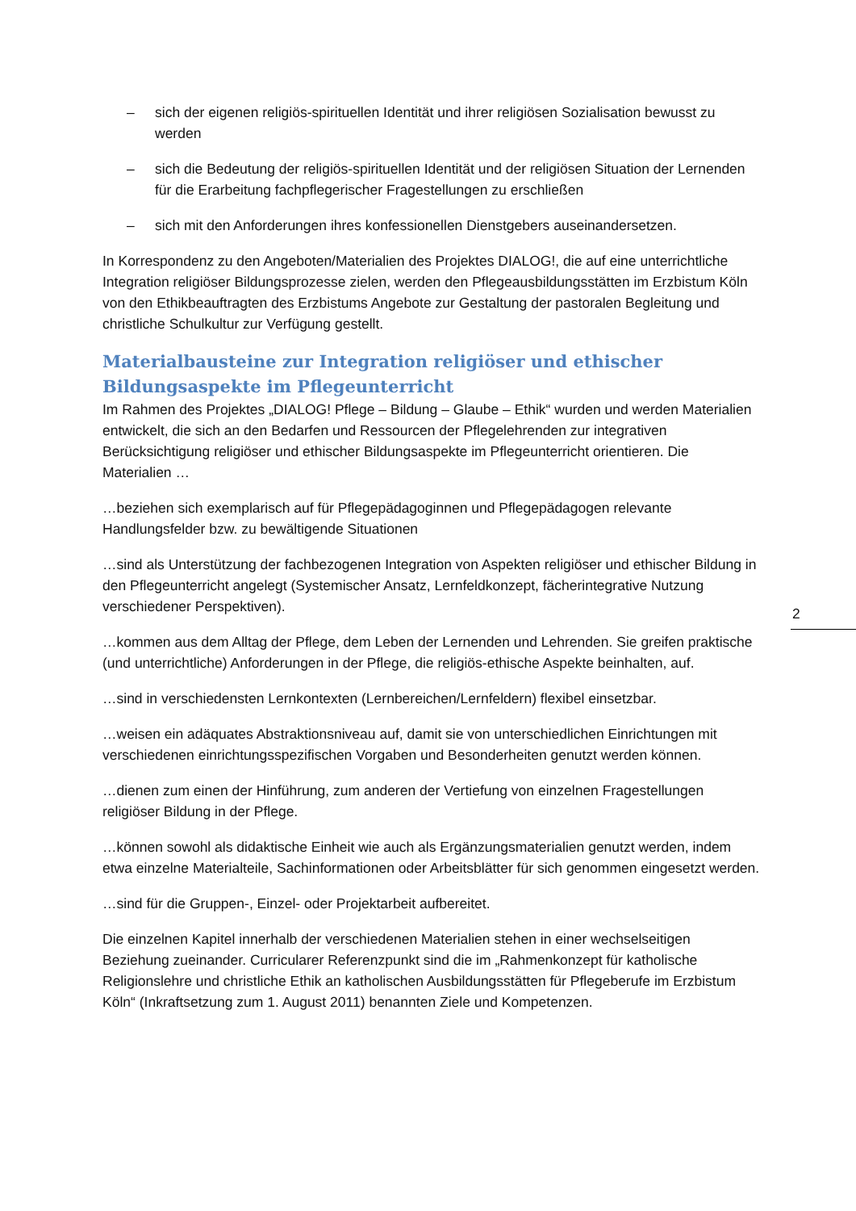– sich der eigenen religiös-spirituellen Identität und ihrer religiösen Sozialisation be­wusst zu werden
– sich die Bedeutung der religiös-spirituellen Identität und der religiösen Situation der Lernenden für die Erarbeitung fachpflegerischer Fragestellungen zu erschließen
– sich mit den Anforderungen ihres konfessionellen Dienstgebers auseinandersetzen.
In Korrespondenz zu den Angeboten/Materialien des Projektes DIALOG!, die auf eine unter­richtliche Integration religiöser Bildungsprozesse zielen, werden den Pflegeausbildungsstät­ten im Erzbistum Köln von den Ethikbeauftragten des Erzbistums Angebote zur Gestaltung der pastoralen Begleitung und christliche Schulkultur zur Verfügung gestellt.
Materialbausteine zur Integration religiöser und ethischer Bildungsaspekte im Pflegeunterricht
Im Rahmen des Projektes „DIALOG! Pflege – Bildung – Glaube – Ethik“ wurden und werden Materialien entwickelt, die sich an den Bedarfen und Ressourcen der Pflegelehrenden zur integrativen Berücksichtigung religiöser und ethischer Bildungsaspekte im Pflegeunterricht orientieren. Die Materialien …
…beziehen sich exemplarisch auf für Pflegepädagoginnen und Pflegepädagogen relevante Handlungsfelder bzw. zu bewältigende Situationen
…sind als Unterstützung der fachbezogenen Integration von Aspekten religiöser und ethi­scher Bildung in den Pflegeunterricht angelegt (Systemischer Ansatz, Lernfeldkonzept, fä­cherintegrative Nutzung verschiedener Perspektiven).
…kommen aus dem Alltag der Pflege, dem Leben der Lernenden und Lehrenden. Sie grei­fen praktische (und unterrichtliche) Anforderungen in der Pflege, die religiös-ethische Aspek­te beinhalten, auf.
…sind in verschiedensten Lernkontexten (Lernbereichen/Lernfeldern) flexibel einsetzbar.
…weisen ein adäquates Abstraktionsniveau auf, damit sie von unterschiedlichen Einrichtun­gen mit verschiedenen einrichtungsspezifischen Vorgaben und Besonderheiten genutzt werden können.
…dienen zum einen der Hinführung, zum anderen der Vertiefung von einzelnen Fragestel­lungen religiöser Bildung in der Pflege.
…können sowohl als didaktische Einheit wie auch als Ergänzungsmaterialien genutzt wer­den, indem etwa einzelne Materialteile, Sachinformationen oder Arbeitsblätter für sich ge­nommen eingesetzt werden.
…sind für die Gruppen-, Einzel- oder Projektarbeit aufbereitet.
Die einzelnen Kapitel innerhalb der verschiedenen Materialien stehen in einer wechselseiti­gen Beziehung zueinander. Curricularer Referenzpunkt sind die im „Rahmenkonzept für ka­tholische Religionslehre und christliche Ethik an katholischen Ausbildungsstätten für Pflege­berufe im Erzbistum Köln“ (Inkraftsetzung zum 1. August 2011) benannten Ziele und Kompe­tenzen.
2